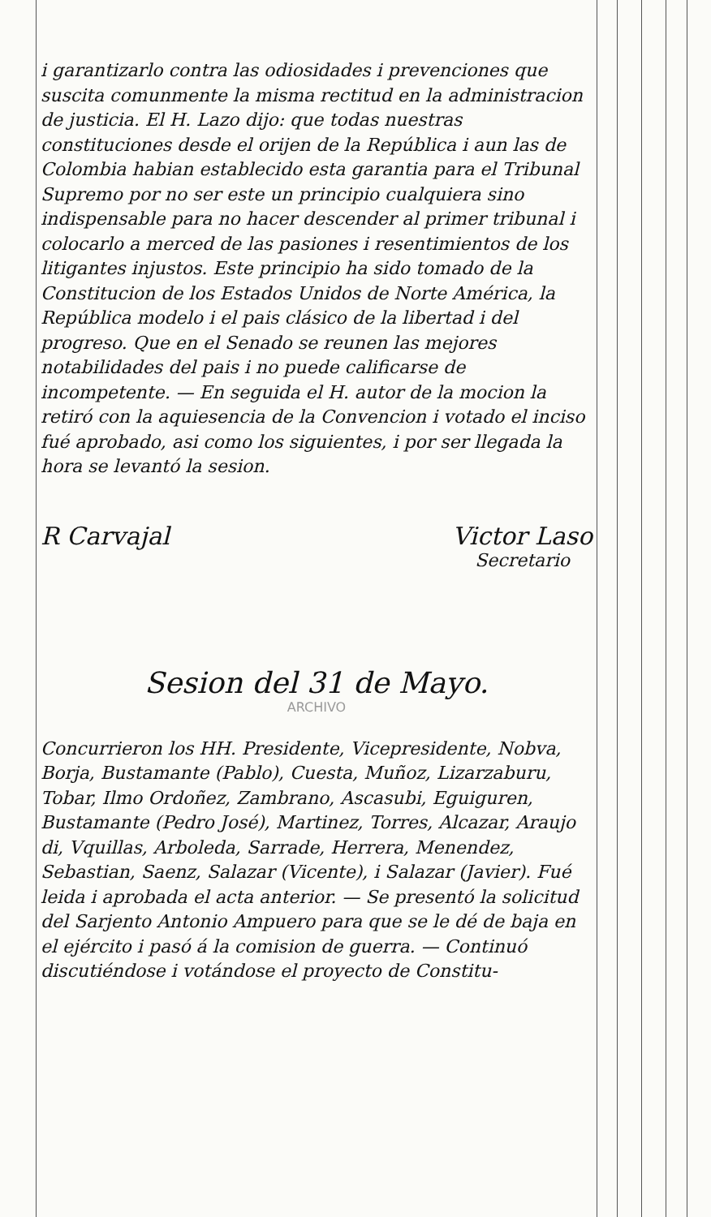i garantizarlo contra las odiosidades i prevenciones que suscita comunmente la misma rectitud en la administracion de justicia. El H. Lazo dijo: que todas nuestras constituciones desde el orijen de la República i aun las de Colombia habian establecido esta garantia para el Tribunal Supremo por no ser este un principio cualquiera sino indispensable para no hacer descender al primer tribunal i colocarlo a merced de las pasiones i resentimientos de los litigantes injustos. Este principio ha sido tomado de la Constitucion de los Estados Unidos de Norte América, la República modelo i el pais clásico de la libertad i del progreso. Que en el Senado se reunen las mejores notabilidades del pais i no puede calificarse de incompetente. — En seguida el H. autor de la mocion la retiró con la aquiesencia de la Convencion i votado el inciso fué aprobado, asi como los siguientes, i por ser llegada la hora se levantó la sesion.
R Carvajal Victor Laso
Secretario
Sesion del 31 de Mayo.
ARCHIVO
Concurrieron los HH. Presidente, Vicepresidente, Nobva, Borja, Bustamante (Pablo), Cuesta, Muñoz, Lizarzaburu, Tobar, Ilmo Ordoñez, Zambrano, Ascasubi, Eguiguren, Bustamante (Pedro José), Martinez, Torres, Alcazar, Araujo di, Vquillas, Arboleda, Sarrade, Herrera, Menendez, Sebastian, Saenz, Salazar (Vicente), i Salazar (Javier). Fué leida i aprobada el acta anterior. — Se presentó la solicitud del Sarjento Antonio Ampuero para que se le dé de baja en el ejército i pasó á la comision de guerra. — Continuó discutiéndose i votándose el proyecto de Constitu-